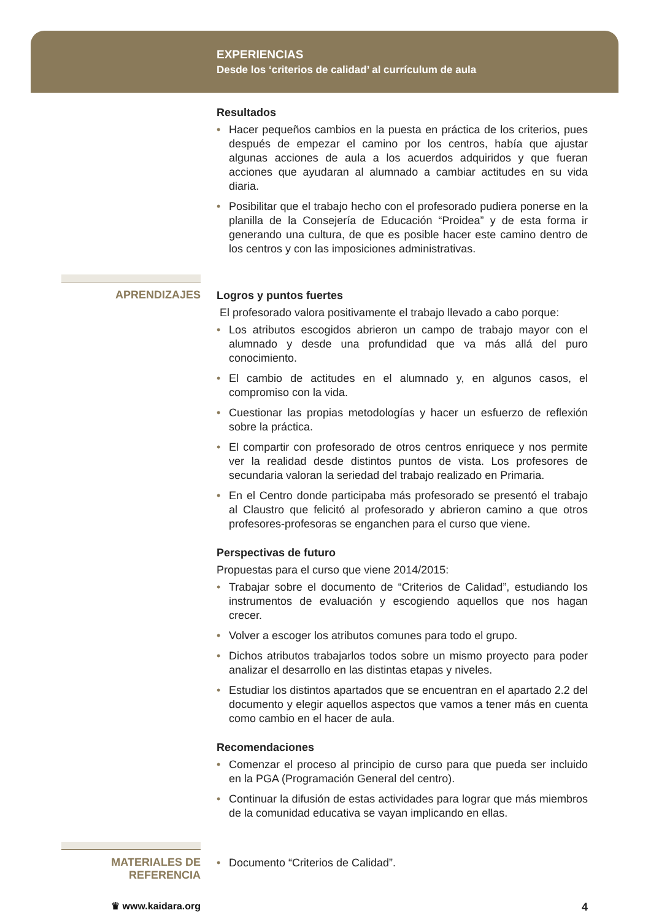EXPERIENCIAS
Desde los ‘criterios de calidad’ al currículum de aula
Resultados
• Hacer pequeños cambios en la puesta en práctica de los criterios, pues después de empezar el camino por los centros, había que ajustar algunas acciones de aula a los acuerdos adquiridos y que fueran acciones que ayudaran al alumnado a cambiar actitudes en su vida diaria.
• Posibilitar que el trabajo hecho con el profesorado pudiera ponerse en la planilla de la Consejería de Educación “Proidea” y de esta forma ir generando una cultura, de que es posible hacer este camino dentro de los centros y con las imposiciones administrativas.
APRENDIZAJES
Logros y puntos fuertes
El profesorado valora positivamente el trabajo llevado a cabo porque:
• Los atributos escogidos abrieron un campo de trabajo mayor con el alumnado y desde una profundidad que va más allá del puro conocimiento.
• El cambio de actitudes en el alumnado y, en algunos casos, el compromiso con la vida.
• Cuestionar las propias metodologías y hacer un esfuerzo de reflexión sobre la práctica.
• El compartir con profesorado de otros centros enriquece y nos permite ver la realidad desde distintos puntos de vista. Los profesores de secundaria valoran la seriedad del trabajo realizado en Primaria.
• En el Centro donde participaba más profesorado se presentó el trabajo al Claustro que felicitó al profesorado y abrieron camino a que otros profesores-profesoras se enganchen para el curso que viene.
Perspectivas de futuro
Propuestas para el curso que viene 2014/2015:
• Trabajar sobre el documento de “Criterios de Calidad”, estudiando los instrumentos de evaluación y escogiendo aquellos que nos hagan crecer.
• Volver a escoger los atributos comunes para todo el grupo.
• Dichos atributos trabajarlos todos sobre un mismo proyecto para poder analizar el desarrollo en las distintas etapas y niveles.
• Estudiar los distintos apartados que se encuentran en el apartado 2.2 del documento y elegir aquellos aspectos que vamos a tener más en cuenta como cambio en el hacer de aula.
Recomendaciones
• Comenzar el proceso al principio de curso para que pueda ser incluido en la PGA (Programación General del centro).
• Continuar la difusión de estas actividades para lograr que más miembros de la comunidad educativa se vayan implicando en ellas.
MATERIALES DE
REFERENCIA
• Documento “Criterios de Calidad”.
♛ www.kaidara.org
4